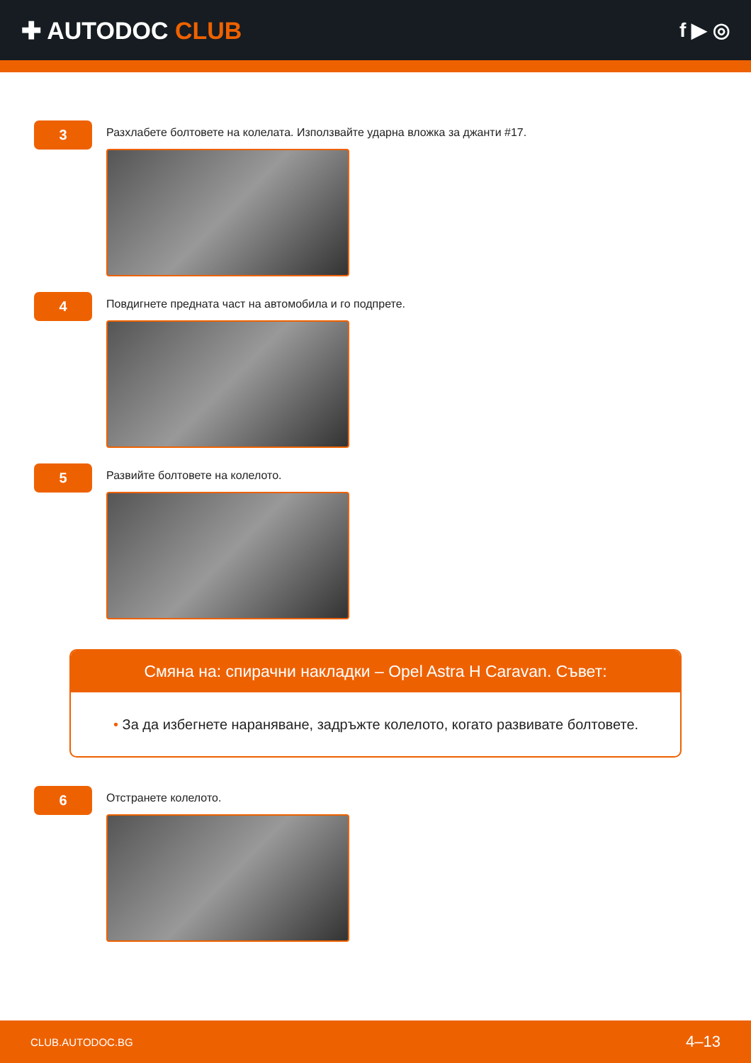✚ AUTODOC CLUB
f ▶ ◎
3
Разхлабете болтовете на колелата. Използвайте ударна вложка за джанти #17.
4
Повдигнете предната част на автомобила и го подпрете.
5
Развийте болтовете на колелото.
Смяна на: спирачни накладки – Opel Astra H Caravan. Съвет:
• За да избегнете нараняване, задръжте колелото, когато развивате болтовете.
6
Отстранете колелото.
CLUB.AUTODOC.BG 4–13